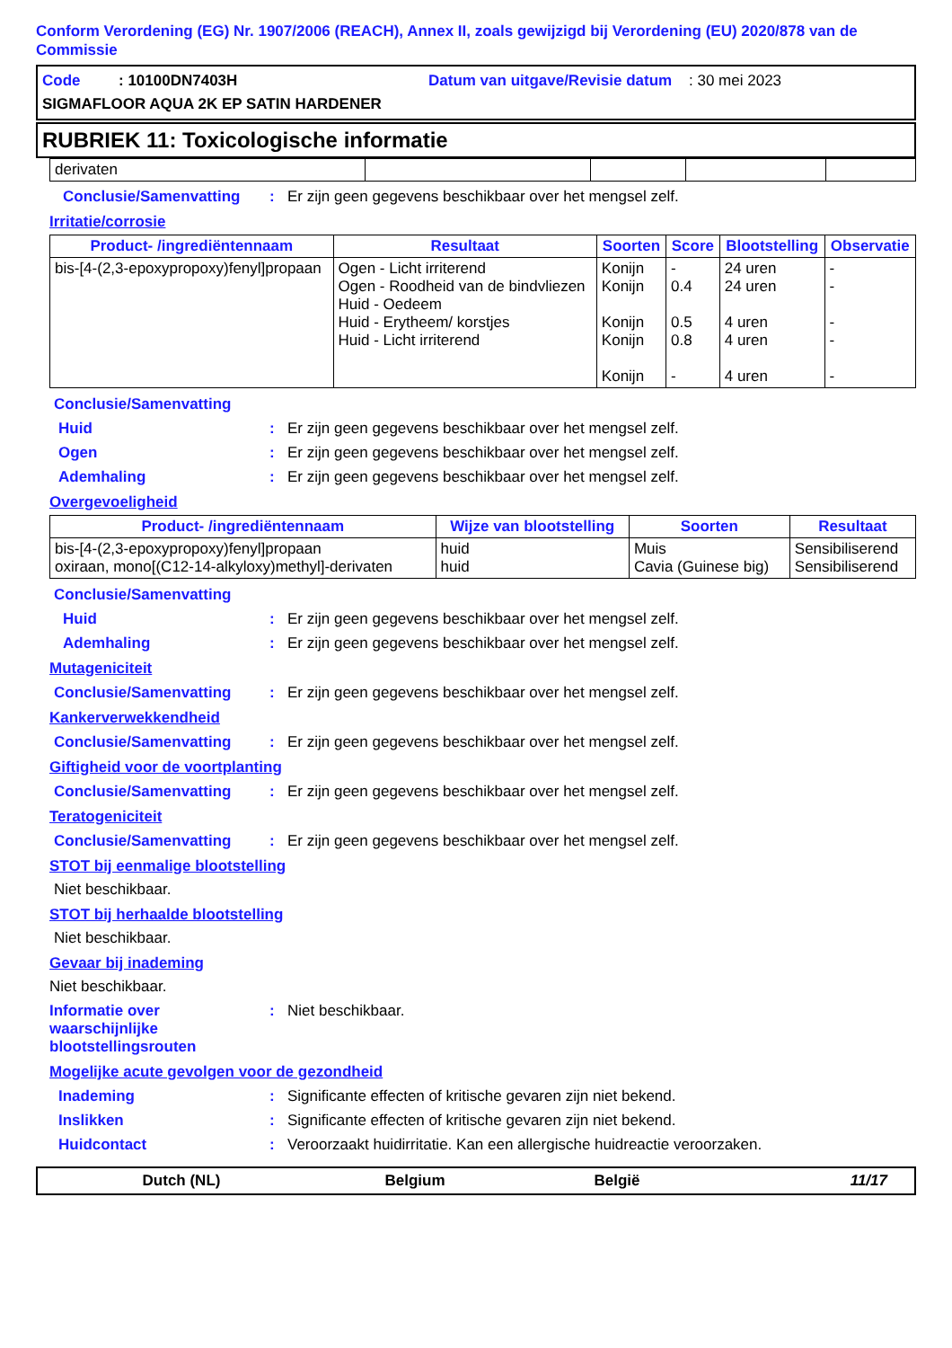Conform Verordening (EG) Nr. 1907/2006 (REACH), Annex II, zoals gewijzigd bij Verordening (EU) 2020/878 van de Commissie
Code : 10100DN7403H Datum van uitgave/Revisie datum : 30 mei 2023
SIGMAFLOOR AQUA 2K EP SATIN HARDENER
RUBRIEK 11: Toxicologische informatie
| derivaten | | | | |
Conclusie/Samenvatting: Er zijn geen gegevens beschikbaar over het mengsel zelf.
Irritatie/corrosie
| Product- /ingrediëntennaam | Resultaat | Soorten | Score | Blootstelling | Observatie |
| --- | --- | --- | --- | --- | --- |
| bis-[4-(2,3-epoxypropoxy)fenyl]propaan | Ogen - Licht irriterend Ogen - Roodheid van de bindvliezen Huid - Oedeem Huid - Erytheem/ korstjes Huid - Licht irriterend | Konijn Konijn Konijn Konijn Konijn | - 0.4 0.5 0.8 - | 24 uren 24 uren 4 uren 4 uren 4 uren | - - - - - |
Conclusie/Samenvatting
Huid: Er zijn geen gegevens beschikbaar over het mengsel zelf.
Ogen: Er zijn geen gegevens beschikbaar over het mengsel zelf.
Ademhaling: Er zijn geen gegevens beschikbaar over het mengsel zelf.
Overgevoeligheid
| Product- /ingrediëntennaam | Wijze van blootstelling | Soorten | Resultaat |
| --- | --- | --- | --- |
| bis-[4-(2,3-epoxypropoxy)fenyl]propaan oxiraan, mono[(C12-14-alkyloxy)methyl]-derivaten | huid huid | Muis Cavia (Guinese big) | Sensibiliserend Sensibiliserend |
Conclusie/Samenvatting
Huid: Er zijn geen gegevens beschikbaar over het mengsel zelf.
Ademhaling: Er zijn geen gegevens beschikbaar over het mengsel zelf.
Mutageniciteit
Conclusie/Samenvatting: Er zijn geen gegevens beschikbaar over het mengsel zelf.
Kankerverwekkendheid
Conclusie/Samenvatting: Er zijn geen gegevens beschikbaar over het mengsel zelf.
Giftigheid voor de voortplanting
Conclusie/Samenvatting: Er zijn geen gegevens beschikbaar over het mengsel zelf.
Teratogeniciteit
Conclusie/Samenvatting: Er zijn geen gegevens beschikbaar over het mengsel zelf.
STOT bij eenmalige blootstelling
Niet beschikbaar.
STOT bij herhaalde blootstelling
Niet beschikbaar.
Gevaar bij inademing
Niet beschikbaar.
Informatie over waarschijnlijke blootstellingsrouten: Niet beschikbaar.
Mogelijke acute gevolgen voor de gezondheid
Inademing: Significante effecten of kritische gevaren zijn niet bekend.
Inslikken: Significante effecten of kritische gevaren zijn niet bekend.
Huidcontact: Veroorzaakt huidirritatie. Kan een allergische huidreactie veroorzaken.
Dutch (NL) Belgium België 11/17